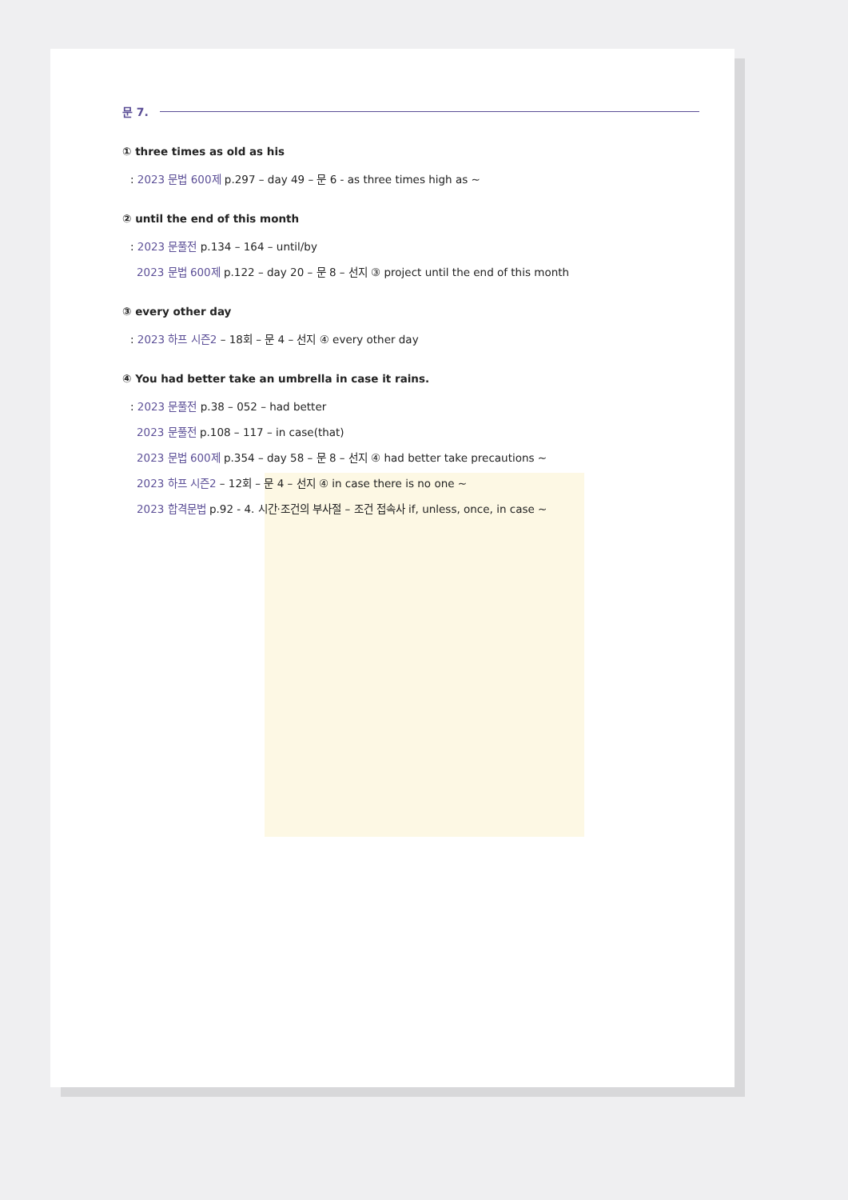문 7.
① three times as old as his
: 2023 문법 600제 p.297 – day 49 – 문 6 - as three times high as ~
② until the end of this month
: 2023 문풀전 p.134 – 164 – until/by
2023 문법 600제 p.122 – day 20 – 문 8 – 선지 ③ project until the end of this month
③ every other day
: 2023 하프 시즌2 – 18회 – 문 4 – 선지 ④ every other day
④ You had better take an umbrella in case it rains.
: 2023 문풀전 p.38 – 052 – had better
2023 문풀전 p.108 – 117 – in case(that)
2023 문법 600제 p.354 – day 58 – 문 8 – 선지 ④ had better take precautions ~
2023 하프 시즌2 – 12회 – 문 4 – 선지 ④ in case there is no one ~
2023 합격문법 p.92 - 4. 시간·조건의 부사절 – 조건 접속사 if, unless, once, in case ~